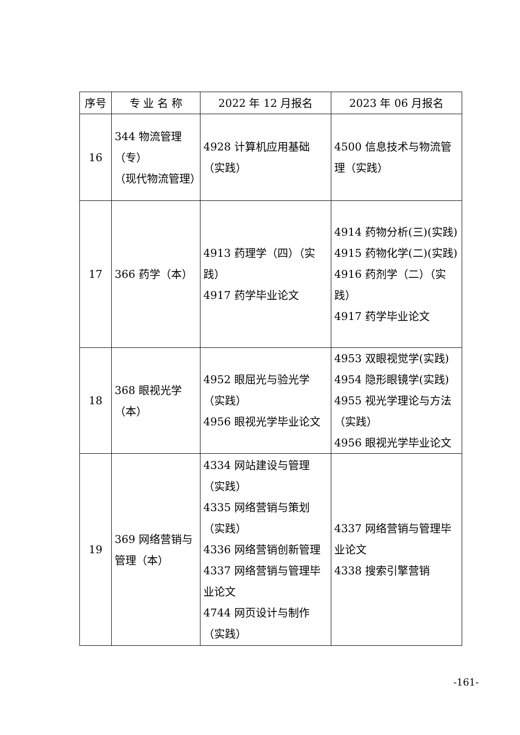| 序号 | 专 业 名 称 | 2022 年 12 月报名 | 2023 年 06 月报名 |
| --- | --- | --- | --- |
| 16 | 344 物流管理 （专） （现代物流管理） | 4928 计算机应用基础（实践） | 4500 信息技术与物流管理（实践） |
| 17 | 366 药学（本） | 4913 药理学（四）（实践） 4917 药学毕业论文 | 4914 药物分析(三)(实践) 4915 药物化学(二)(实践) 4916 药剂学（二）（实践） 4917 药学毕业论文 |
| 18 | 368 眼视光学（本） | 4952 眼屈光与验光学（实践） 4956 眼视光学毕业论文 | 4953 双眼视觉学(实践) 4954 隐形眼镜学(实践) 4955 视光学理论与方法（实践） 4956 眼视光学毕业论文 |
| 19 | 369 网络营销与管理（本） | 4334 网站建设与管理（实践） 4335 网络营销与策划（实践） 4336 网络营销创新管理 4337 网络营销与管理毕业论文 4744 网页设计与制作（实践） | 4337 网络营销与管理毕业论文 4338 搜索引擎营销 |
-161-